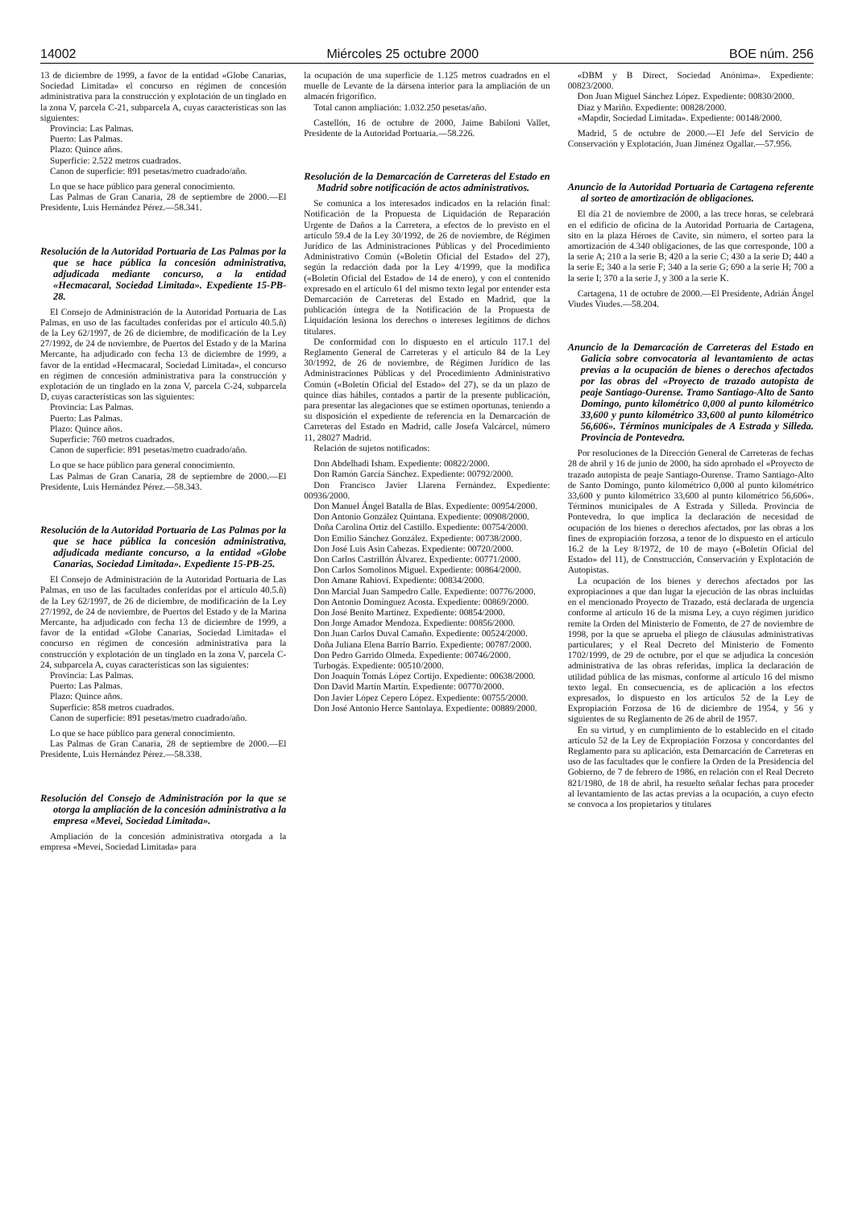14002 Miércoles 25 octubre 2000 BOE núm. 256
13 de diciembre de 1999, a favor de la entidad «Globe Canarias, Sociedad Limitada» el concurso en régimen de concesión administrativa para la construcción y explotación de un tinglado en la zona V, parcela C-21, subparcela A, cuyas características son las siguientes:
Provincia: Las Palmas.
Puerto: Las Palmas.
Plazo: Quince años.
Superficie: 2.522 metros cuadrados.
Canon de superficie: 891 pesetas/metro cuadrado/año.
Lo que se hace público para general conocimiento.
Las Palmas de Gran Canaria, 28 de septiembre de 2000.—El Presidente, Luis Hernández Pérez.—58.341.
Resolución de la Autoridad Portuaria de Las Palmas por la que se hace pública la concesión administrativa, adjudicada mediante concurso, a la entidad «Hecmacaral, Sociedad Limitada». Expediente 15-PB-28.
El Consejo de Administración de la Autoridad Portuaria de Las Palmas, en uso de las facultades conferidas por el artículo 40.5.ñ) de la Ley 62/1997, de 26 de diciembre, de modificación de la Ley 27/1992, de 24 de noviembre, de Puertos del Estado y de la Marina Mercante, ha adjudicado con fecha 13 de diciembre de 1999, a favor de la entidad «Hecmacaral, Sociedad Limitada», el concurso en régimen de concesión administrativa para la construcción y explotación de un tinglado en la zona V, parcela C-24, subparcela D, cuyas características son las siguientes:
Provincia: Las Palmas.
Puerto: Las Palmas.
Plazo: Quince años.
Superficie: 760 metros cuadrados.
Canon de superficie: 891 pesetas/metro cuadrado/año.
Lo que se hace público para general conocimiento.
Las Palmas de Gran Canaria, 28 de septiembre de 2000.—El Presidente, Luis Hernández Pérez.—58.343.
Resolución de la Autoridad Portuaria de Las Palmas por la que se hace pública la concesión administrativa, adjudicada mediante concurso, a la entidad «Globe Canarias, Sociedad Limitada». Expediente 15-PB-25.
El Consejo de Administración de la Autoridad Portuaria de Las Palmas, en uso de las facultades conferidas por el artículo 40.5.ñ) de la Ley 62/1997, de 26 de diciembre, de modificación de la Ley 27/1992, de 24 de noviembre, de Puertos del Estado y de la Marina Mercante, ha adjudicado con fecha 13 de diciembre de 1999, a favor de la entidad «Globe Canarias, Sociedad Limitada» el concurso en régimen de concesión administrativa para la construcción y explotación de un tinglado en la zona V, parcela C-24, subparcela A, cuyas características son las siguientes:
Provincia: Las Palmas.
Puerto: Las Palmas.
Plazo: Quince años.
Superficie: 858 metros cuadrados.
Canon de superficie: 891 pesetas/metro cuadrado/año.
Lo que se hace público para general conocimiento.
Las Palmas de Gran Canaria, 28 de septiembre de 2000.—El Presidente, Luis Hernández Pérez.—58.338.
Resolución del Consejo de Administración por la que se otorga la ampliación de la concesión administrativa a la empresa «Mevei, Sociedad Limitada».
Ampliación de la concesión administrativa otorgada a la empresa «Mevei, Sociedad Limitada» para
la ocupación de una superficie de 1.125 metros cuadrados en el muelle de Levante de la dársena interior para la ampliación de un almacén frigorífico.
Total canon ampliación: 1.032.250 pesetas/año.
Castellón, 16 de octubre de 2000, Jaime Babiloni Vallet, Presidente de la Autoridad Portuaria.—58.226.
Resolución de la Demarcación de Carreteras del Estado en Madrid sobre notificación de actos administrativos.
Se comunica a los interesados indicados en la relación final: Notificación de la Propuesta de Liquidación de Reparación Urgente de Daños a la Carretera, a efectos de lo previsto en el artículo 59.4 de la Ley 30/1992, de 26 de noviembre, de Régimen Jurídico de las Administraciones Públicas y del Procedimiento Administrativo Común («Boletín Oficial del Estado» del 27), según la redacción dada por la Ley 4/1999, que la modifica («Boletín Oficial del Estado» de 14 de enero), y con el contenido expresado en el artículo 61 del mismo texto legal por entender esta Demarcación de Carreteras del Estado en Madrid, que la publicación íntegra de la Notificación de la Propuesta de Liquidación lesiona los derechos o intereses legítimos de dichos titulares.
De conformidad con lo dispuesto en el artículo 117.1 del Reglamento General de Carreteras y el artículo 84 de la Ley 30/1992, de 26 de noviembre, de Régimen Jurídico de las Administraciones Públicas y del Procedimiento Administrativo Común («Boletín Oficial del Estado» del 27), se da un plazo de quince días hábiles, contados a partir de la presente publicación, para presentar las alegaciones que se estimen oportunas, teniendo a su disposición el expediente de referencia en la Demarcación de Carreteras del Estado en Madrid, calle Josefa Valcárcel, número 11, 28027 Madrid.
Relación de sujetos notificados:
Don Abdelhadi Isham. Expediente: 00822/2000.
Don Ramón García Sánchez. Expediente: 00792/2000.
Don Francisco Javier Llarena Fernández. Expediente: 00936/2000.
Don Manuel Ángel Batalla de Blas. Expediente: 00954/2000.
Don Antonio González Quintana. Expediente: 00908/2000.
Doña Carolina Ortiz del Castillo. Expediente: 00754/2000.
Don Emilio Sánchez González. Expediente: 00738/2000.
Don José Luis Asin Cabezas. Expediente: 00720/2000.
Don Carlos Castrillón Álvarez. Expediente: 00771/2000.
Don Carlos Somolinos Miguel. Expediente: 00864/2000.
Don Amane Rahiovi. Expediente: 00834/2000.
Don Marcial Juan Sampedro Calle. Expediente: 00776/2000.
Don Antonio Domínguez Acosta. Expediente: 00869/2000.
Don José Benito Martínez. Expediente: 00854/2000.
Don Jorge Amador Mendoza. Expediente: 00856/2000.
Don Juan Carlos Duval Camaño. Expediente: 00524/2000.
Doña Juliana Elena Barrio Barrio. Expediente: 00787/2000.
Don Pedro Garrido Olmeda. Expediente: 00746/2000.
Turbogás. Expediente: 00510/2000.
Don Joaquín Tomás López Cortijo. Expediente: 00638/2000.
Don David Martín Martín. Expediente: 00770/2000.
Don Javier López Cepero López. Expediente: 00755/2000.
Don José Antonio Herce Santolaya. Expediente: 00889/2000.
«DBM y B Direct, Sociedad Anónima». Expediente: 00823/2000.
Don Juan Miguel Sánchez López. Expediente: 00830/2000.
Díaz y Mariño. Expediente: 00828/2000.
«Mapdir, Sociedad Limitada». Expediente: 00148/2000.
Madrid, 5 de octubre de 2000.—El Jefe del Servicio de Conservación y Explotación, Juan Jiménez Ogallar.—57.956.
Anuncio de la Autoridad Portuaria de Cartagena referente al sorteo de amortización de obligaciones.
El día 21 de noviembre de 2000, a las trece horas, se celebrará en el edificio de oficina de la Autoridad Portuaria de Cartagena, sito en la plaza Héroes de Cavite, sin número, el sorteo para la amortización de 4.340 obligaciones, de las que corresponde, 100 a la serie A; 210 a la serie B; 420 a la serie C; 430 a la serie D; 440 a la serie E; 340 a la serie F; 340 a la serie G; 690 a la serie H; 700 a la serie I; 370 a la serie J, y 300 a la serie K.
Cartagena, 11 de octubre de 2000.—El Presidente, Adrián Ángel Viudes Viudes.—58.204.
Anuncio de la Demarcación de Carreteras del Estado en Galicia sobre convocatoria al levantamiento de actas previas a la ocupación de bienes o derechos afectados por las obras del «Proyecto de trazado autopista de peaje Santiago-Ourense. Tramo Santiago-Alto de Santo Domingo, punto kilométrico 0,000 al punto kilométrico 33,600 y punto kilométrico 33,600 al punto kilométrico 56,606». Términos municipales de A Estrada y Silleda. Provincia de Pontevedra.
Por resoluciones de la Dirección General de Carreteras de fechas 28 de abril y 16 de junio de 2000, ha sido aprobado el «Proyecto de trazado autopista de peaje Santiago-Ourense. Tramo Santiago-Alto de Santo Domingo, punto kilométrico 0,000 al punto kilométrico 33,600 y punto kilométrico 33,600 al punto kilométrico 56,606». Términos municipales de A Estrada y Silleda. Provincia de Pontevedra, lo que implica la declaración de necesidad de ocupación de los bienes o derechos afectados, por las obras a los fines de expropiación forzosa, a tenor de lo dispuesto en el artículo 16.2 de la Ley 8/1972, de 10 de mayo («Boletín Oficial del Estado» del 11), de Construcción, Conservación y Explotación de Autopistas.
La ocupación de los bienes y derechos afectados por las expropiaciones a que dan lugar la ejecución de las obras incluidas en el mencionado Proyecto de Trazado, está declarada de urgencia conforme al artículo 16 de la misma Ley, a cuyo régimen jurídico remite la Orden del Ministerio de Fomento, de 27 de noviembre de 1998, por la que se aprueba el pliego de cláusulas administrativas particulares; y el Real Decreto del Ministerio de Fomento 1702/1999, de 29 de octubre, por el que se adjudica la concesión administrativa de las obras referidas, implica la declaración de utilidad pública de las mismas, conforme al artículo 16 del mismo texto legal. En consecuencia, es de aplicación a los efectos expresados, lo dispuesto en los artículos 52 de la Ley de Expropiación Forzosa de 16 de diciembre de 1954, y 56 y siguientes de su Reglamento de 26 de abril de 1957.
En su virtud, y en cumplimiento de lo establecido en el citado artículo 52 de la Ley de Expropiación Forzosa y concordantes del Reglamento para su aplicación, esta Demarcación de Carreteras en uso de las facultades que le confiere la Orden de la Presidencia del Gobierno, de 7 de febrero de 1986, en relación con el Real Decreto 821/1980, de 18 de abril, ha resuelto señalar fechas para proceder al levantamiento de las actas previas a la ocupación, a cuyo efecto se convoca a los propietarios y titulares